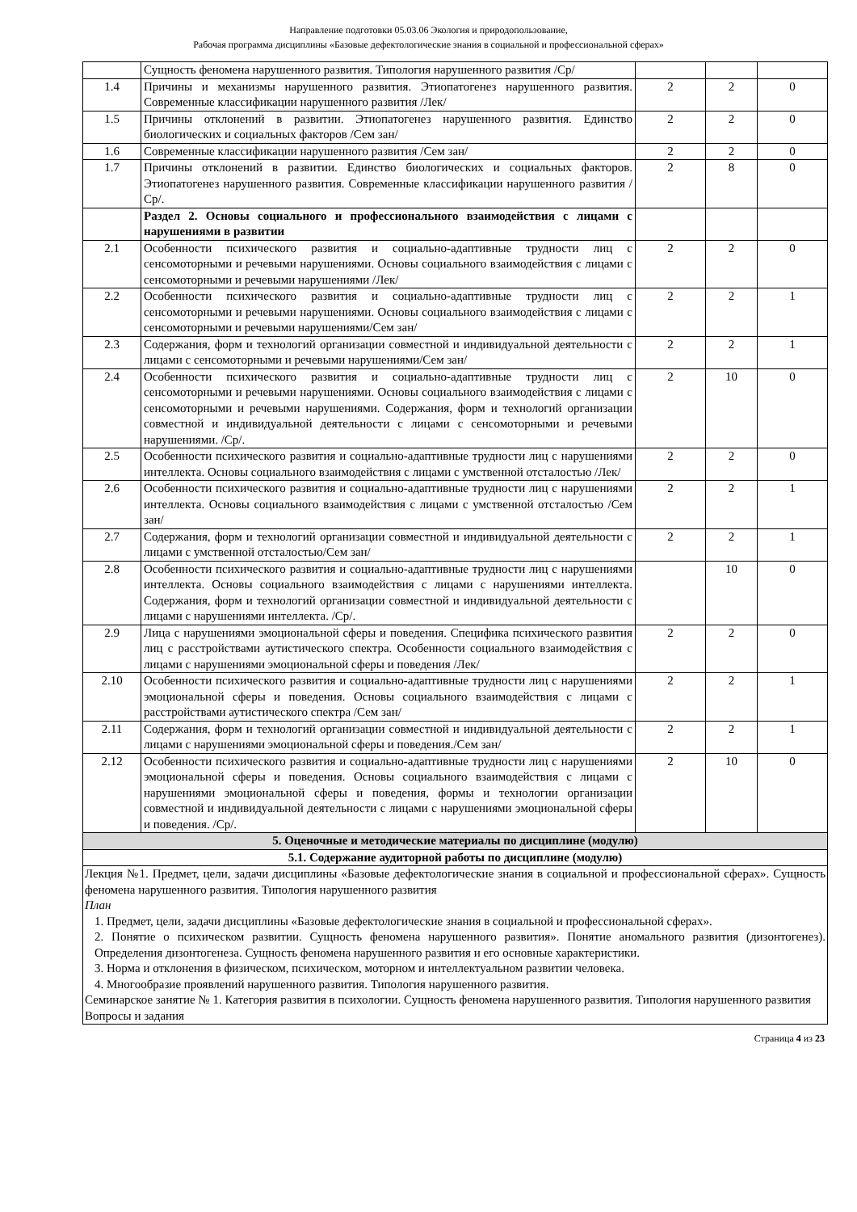Направление подготовки 05.03.06 Экология и природопользование,
Рабочая программа дисциплины «Базовые дефектологические знания в социальной и профессиональной сферах»
| | Сущность феномена нарушенного развития. Типология нарушенного развития /Ср/ | | | |
| 1.4 | Причины и механизмы нарушенного развития. Этиопатогенез нарушенного развития. Современные классификации нарушенного развития /Лек/ | 2 | 2 | 0 |
| 1.5 | Причины отклонений в развитии. Этиопатогенез нарушенного развития. Единство биологических и социальных факторов /Сем зан/ | 2 | 2 | 0 |
| 1.6 | Современные классификации нарушенного развития /Сем зан/ | 2 | 2 | 0 |
| 1.7 | Причины отклонений в развитии. Единство биологических и социальных факторов. Этиопатогенез нарушенного развития. Современные классификации нарушенного развития /Ср/. | 2 | 8 | 0 |
| | Раздел 2. Основы социального и профессионального взаимодействия с лицами с нарушениями в развитии | | | |
| 2.1 | Особенности психического развития и социально-адаптивные трудности лиц с сенсомоторными и речевыми нарушениями. Основы социального взаимодействия с лицами с сенсомоторными и речевыми нарушениями /Лек/ | 2 | 2 | 0 |
| 2.2 | Особенности психического развития и социально-адаптивные трудности лиц с сенсомоторными и речевыми нарушениями. Основы социального взаимодействия с лицами с сенсомоторными и речевыми нарушениями/Сем зан/ | 2 | 2 | 1 |
| 2.3 | Содержания, форм и технологий организации совместной и индивидуальной деятельности с лицами с сенсомоторными и речевыми нарушениями/Сем зан/ | 2 | 2 | 1 |
| 2.4 | Особенности психического развития и социально-адаптивные трудности лиц с сенсомоторными и речевыми нарушениями. Основы социального взаимодействия с лицами с сенсомоторными и речевыми нарушениями. Содержания, форм и технологий организации совместной и индивидуальной деятельности с лицами с сенсомоторными и речевыми нарушениями. /Ср/. | 2 | 10 | 0 |
| 2.5 | Особенности психического развития и социально-адаптивные трудности лиц с нарушениями интеллекта. Основы социального взаимодействия с лицами с умственной отсталостью /Лек/ | 2 | 2 | 0 |
| 2.6 | Особенности психического развития и социально-адаптивные трудности лиц с нарушениями интеллекта. Основы социального взаимодействия с лицами с умственной отсталостью /Сем зан/ | 2 | 2 | 1 |
| 2.7 | Содержания, форм и технологий организации совместной и индивидуальной деятельности с лицами с умственной отсталостью/Сем зан/ | 2 | 2 | 1 |
| 2.8 | Особенности психического развития и социально-адаптивные трудности лиц с нарушениями интеллекта. Основы социального взаимодействия с лицами с нарушениями интеллекта. Содержания, форм и технологий организации совместной и индивидуальной деятельности с лицами с нарушениями интеллекта. /Ср/. | | 10 | 0 |
| 2.9 | Лица с нарушениями эмоциональной сферы и поведения. Специфика психического развития лиц с расстройствами аутистического спектра. Особенности социального взаимодействия с лицами с нарушениями эмоциональной сферы и поведения /Лек/ | 2 | 2 | 0 |
| 2.10 | Особенности психического развития и социально-адаптивные трудности лиц с нарушениями эмоциональной сферы и поведения. Основы социального взаимодействия с лицами с расстройствами аутистического спектра /Сем зан/ | 2 | 2 | 1 |
| 2.11 | Содержания, форм и технологий организации совместной и индивидуальной деятельности с лицами с нарушениями эмоциональной сферы и поведения./Сем зан/ | 2 | 2 | 1 |
| 2.12 | Особенности психического развития и социально-адаптивные трудности лиц с нарушениями эмоциональной сферы и поведения. Основы социального взаимодействия с лицами с нарушениями эмоциональной сферы и поведения, формы и технологии организации совместной и индивидуальной деятельности с лицами с нарушениями эмоциональной сферы и поведения. /Ср/. | 2 | 10 | 0 |
| 5. Оценочные и методические материалы по дисциплине (модулю) | | | | |
| 5.1. Содержание аудиторной работы по дисциплине (модулю) | | | | |
| Лекция №1. Предмет, цели, задачи дисциплины «Базовые дефектологические знания в социальной и профессиональной сферах». Сущность феномена нарушенного развития. Типология нарушенного развития План 1. Предмет, цели, задачи дисциплины «Базовые дефектологические знания в социальной и профессиональной сферах». 2. Понятие о психическом развитии. Сущность феномена нарушенного развития». Понятие аномального развития (дизонтогенез). Определения дизонтогенеза. Сущность феномена нарушенного развития и его основные характеристики. 3. Норма и отклонения в физическом, психическом, моторном и интеллектуальном развитии человека. 4. Многообразие проявлений нарушенного развития. Типология нарушенного развития. Семинарское занятие № 1. Категория развития в психологии. Сущность феномена нарушенного развития. Типология нарушенного развития Вопросы и задания | | | | |
Страница 4 из 23